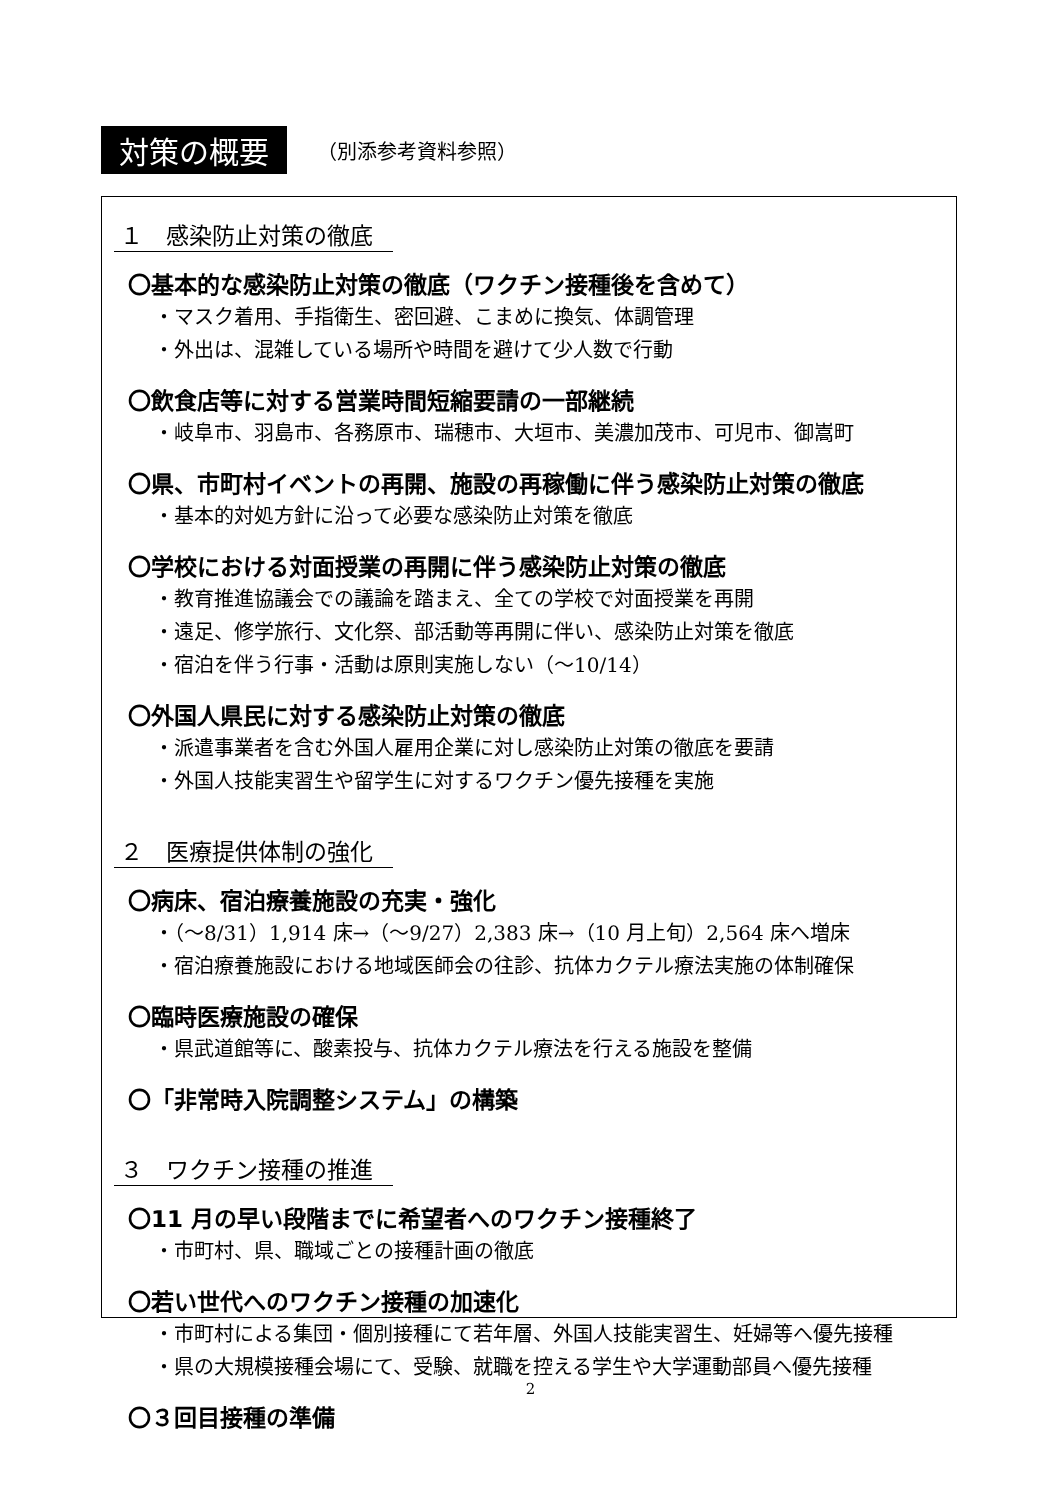対策の概要 （別添参考資料参照）
１　感染防止対策の徹底
〇基本的な感染防止対策の徹底（ワクチン接種後を含めて）
・マスク着用、手指衛生、密回避、こまめに換気、体調管理
・外出は、混雑している場所や時間を避けて少人数で行動
〇飲食店等に対する営業時間短縮要請の一部継続
・岐阜市、羽島市、各務原市、瑞穂市、大垣市、美濃加茂市、可児市、御嵩町
〇県、市町村イベントの再開、施設の再稼働に伴う感染防止対策の徹底
・基本的対処方針に沿って必要な感染防止対策を徹底
〇学校における対面授業の再開に伴う感染防止対策の徹底
・教育推進協議会での議論を踏まえ、全ての学校で対面授業を再開
・遠足、修学旅行、文化祭、部活動等再開に伴い、感染防止対策を徹底
・宿泊を伴う行事・活動は原則実施しない（～10/14）
〇外国人県民に対する感染防止対策の徹底
・派遣事業者を含む外国人雇用企業に対し感染防止対策の徹底を要請
・外国人技能実習生や留学生に対するワクチン優先接種を実施
２　医療提供体制の強化
〇病床、宿泊療養施設の充実・強化
・（～8/31）1,914 床→（～9/27）2,383 床→（10 月上旬）2,564 床へ増床
・宿泊療養施設における地域医師会の往診、抗体カクテル療法実施の体制確保
〇臨時医療施設の確保
・県武道館等に、酸素投与、抗体カクテル療法を行える施設を整備
〇「非常時入院調整システム」の構築
３　ワクチン接種の推進
〇11 月の早い段階までに希望者へのワクチン接種終了
・市町村、県、職域ごとの接種計画の徹底
〇若い世代へのワクチン接種の加速化
・市町村による集団・個別接種にて若年層、外国人技能実習生、妊婦等へ優先接種
・県の大規模接種会場にて、受験、就職を控える学生や大学運動部員へ優先接種
〇３回目接種の準備
2